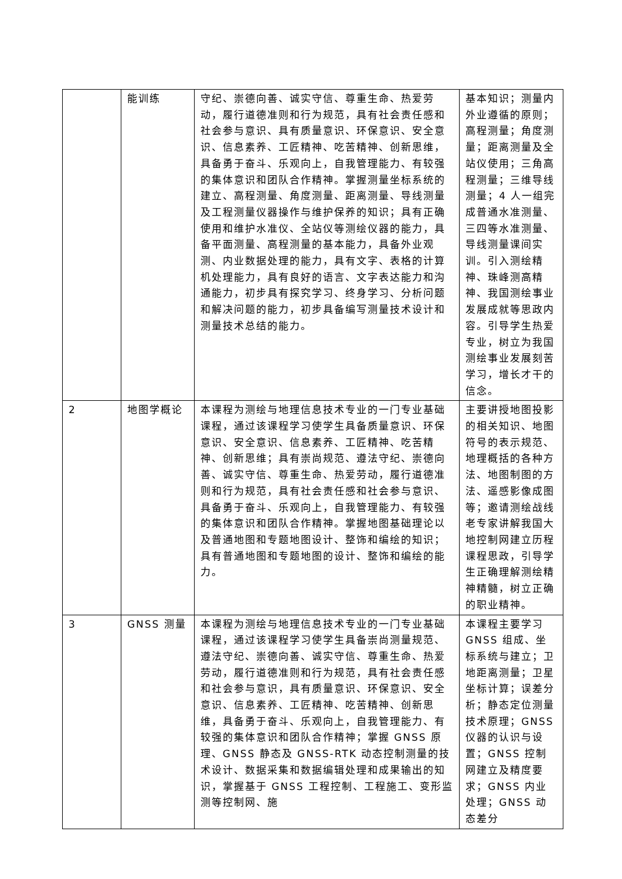| | 能训练 | 守纪、崇德向善、诚实守信、尊重生命、热爱劳动，履行道德准则和行为规范，具有社会责任感和社会参与意识、具有质量意识、环保意识、安全意识、信息素养、工匠精神、吃苦精神、创新思维，具备勇于奋斗、乐观向上，自我管理能力、有较强的集体意识和团队合作精神。掌握测量坐标系统的建立、高程测量、角度测量、距离测量、导线测量及工程测量仪器操作与维护保养的知识；具有正确使用和维护水准仪、全站仪等测绘仪器的能力，具备平面测量、高程测量的基本能力，具备外业观测、内业数据处理的能力，具有文字、表格的计算机处理能力，具有良好的语言、文字表达能力和沟通能力，初步具有探究学习、终身学习、分析问题和解决问题的能力，初步具备编写测量技术设计和测量技术总结的能力。 | 基本知识；测量内外业遵循的原则；高程测量；角度测量；距离测量及全站仪使用；三角高程测量；三维导线测量；4 人一组完成普通水准测量、三四等水准测量、导线测量课间实训。引入测绘精神、珠峰测高精神、我国测绘事业发展成就等思政内容。引导学生热爱专业，树立为我国测绘事业发展刻苦学习，增长才干的信念。 |
| 2 | 地图学概论 | 本课程为测绘与地理信息技术专业的一门专业基础课程，通过该课程学习使学生具备质量意识、环保意识、安全意识、信息素养、工匠精神、吃苦精神、创新思维；具有崇尚规范、遵法守纪、崇德向善、诚实守信、尊重生命、热爱劳动，履行道德准则和行为规范，具有社会责任感和社会参与意识、具备勇于奋斗、乐观向上，自我管理能力、有较强的集体意识和团队合作精神。掌握地图基础理论以及普通地图和专题地图设计、整饰和编绘的知识；具有普通地图和专题地图的设计、整饰和编绘的能力。 | 主要讲授地图投影的相关知识、地图符号的表示规范、地理概括的各种方法、地图制图的方法、遥感影像成图等；邀请测绘战线老专家讲解我国大地控制网建立历程课程思政，引导学生正确理解测绘精神精髓，树立正确的职业精神。 |
| 3 | GNSS 测量 | 本课程为测绘与地理信息技术专业的一门专业基础课程，通过该课程学习使学生具备崇尚测量规范、遵法守纪、崇德向善、诚实守信、尊重生命、热爱劳动，履行道德准则和行为规范，具有社会责任感和社会参与意识，具有质量意识、环保意识、安全意识、信息素养、工匠精神、吃苦精神、创新思维，具备勇于奋斗、乐观向上，自我管理能力、有较强的集体意识和团队合作精神；掌握 GNSS 原理、GNSS 静态及 GNSS-RTK 动态控制测量的技术设计、数据采集和数据编辑处理和成果输出的知识，掌握基于 GNSS 工程控制、工程施工、变形监测等控制网、施 | 本课程主要学习 GNSS 组成、坐标系统与建立；卫地距离测量；卫星坐标计算；误差分析；静态定位测量技术原理；GNSS 仪器的认识与设置；GNSS 控制网建立及精度要求；GNSS 内业处理；GNSS 动态差分 |